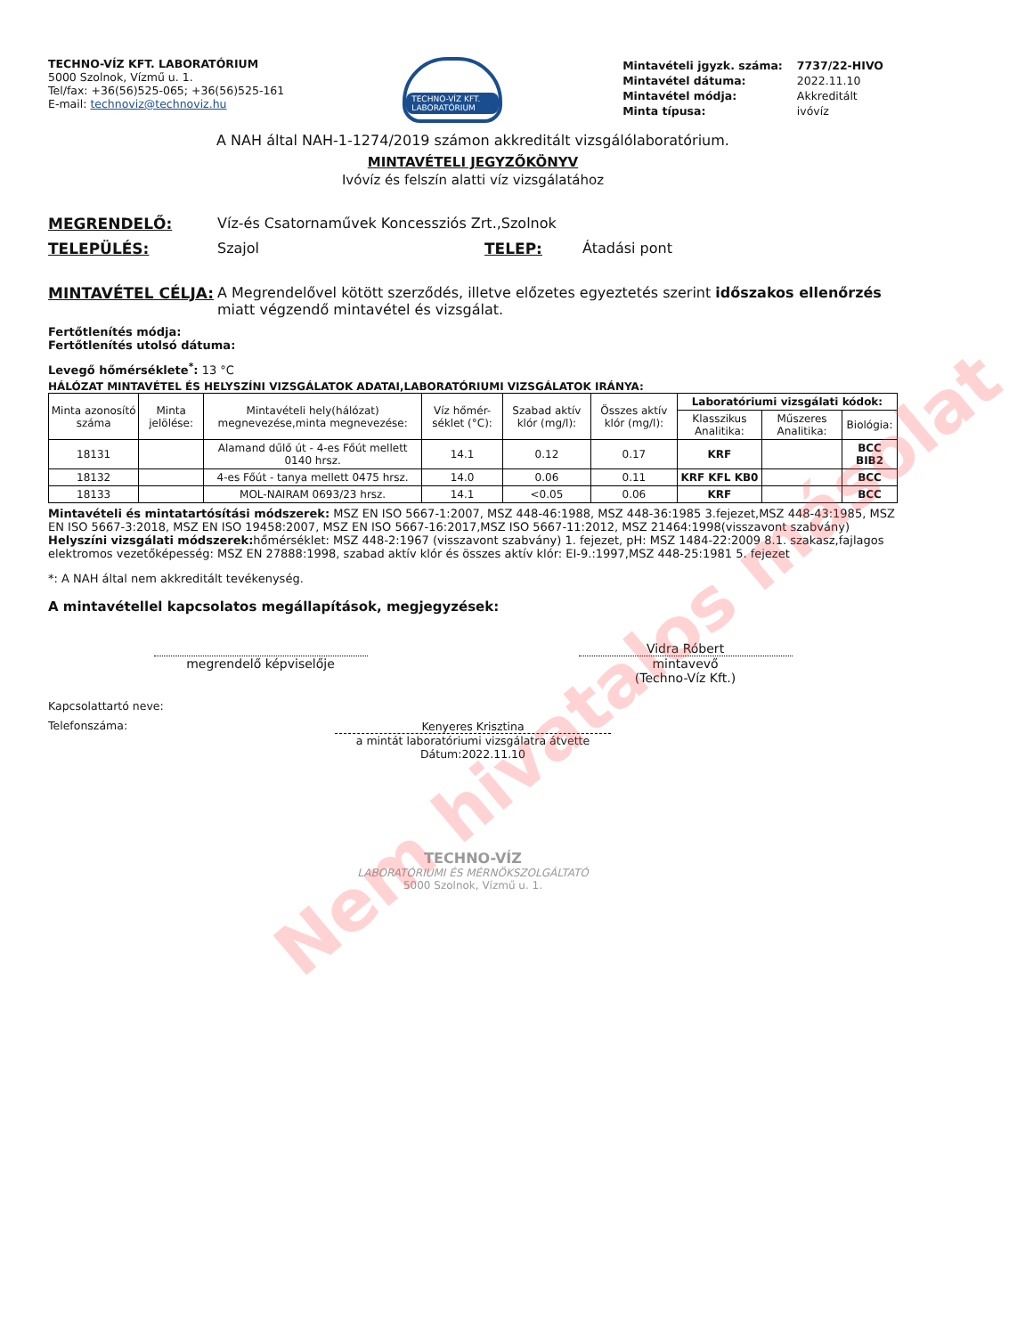TECHNO-VÍZ KFT. LABORATÓRIUM
5000 Szolnok, Vízmű u. 1.
Tel/fax: +36(56)525-065; +36(56)525-161
E-mail: technoviz@technoviz.hu
TECHNO-VÍZ KFT. LABORATÓRIUM
| Mintavételi jgyzk. száma: | 7737/22-HIVO |
| Mintavétel dátuma: | 2022.11.10 |
| Mintavétel módja: | Akkreditált |
| Minta típusa: | ivóvíz |
A NAH által NAH-1-1274/2019 számon akkreditált vizsgálólaboratórium.
MINTAVÉTELI JEGYZŐKÖNYV
Ivóvíz és felszín alatti víz vizsgálatához
MEGRENDELŐ: Víz-és Csatornaművek Koncessziós Zrt.,Szolnok
TELEPÜLÉS: Szajol TELEP: Átadási pont
MINTAVÉTEL CÉLJA: A Megrendelővel kötött szerződés, illetve előzetes egyeztetés szerint időszakos ellenőrzés miatt végzendő mintavétel és vizsgálat.
Fertőtlenítés módja:
Fertőtlenítés utolsó dátuma:
Levegő hőmérséklete<sup>*</sup>: 13 °C
HÁLÓZAT MINTAVÉTEL ÉS HELYSZÍNI VIZSGÁLATOK ADATAI,LABORATÓRIUMI VIZSGÁLATOK IRÁNYA:
| Minta azonosító száma | Minta jelölése: | Mintavételi hely(hálózat) megnevezése,minta megnevezése: | Víz hőmér-séklet (°C): | Szabad aktív klór (mg/l): | Összes aktív klór (mg/l): | Laboratóriumi vizsgálati kódok: | | |
| --- | --- | --- | --- | --- | --- | --- | --- | --- |
| | | | | | | Klasszikus Analitika: | Műszeres Analitika: | Biológia: |
| 18131 | | Alamand dűlő út - 4-es Főút mellett 0140 hrsz. | 14.1 | 0.12 | 0.17 | KRF | | BCC BIB2 |
| 18132 | | 4-es Főút - tanya mellett 0475 hrsz. | 14.0 | 0.06 | 0.11 | KRF KFL KB0 | | BCC |
| 18133 | | MOL-NAIRAM 0693/23 hrsz. | 14.1 | <0.05 | 0.06 | KRF | | BCC |
Mintavételi és mintatartósítási módszerek: MSZ EN ISO 5667-1:2007, MSZ 448-46:1988, MSZ 448-36:1985 3.fejezet,MSZ 448-43:1985, MSZ EN ISO 5667-3:2018, MSZ EN ISO 19458:2007, MSZ EN ISO 5667-16:2017,MSZ ISO 5667-11:2012, MSZ 21464:1998(visszavont szabvány) Helyszíni vizsgálati módszerek: hőmérséklet: MSZ 448-2:1967 (visszavont szabvány) 1. fejezet, pH: MSZ 1484-22:2009 8.1. szakasz,fajlagos elektromos vezetőképesség: MSZ EN 27888:1998, szabad aktív klór és összes aktív klór: EI-9.:1997,MSZ 448-25:1981 5. fejezet
*: A NAH által nem akkreditált tevékenység.
A mintavétellel kapcsolatos megállapítások, megjegyzések:
megrendelő képviselője Vidra Róbert
mintavevő
(Techno-Víz Kft.)
Kapcsolattartó neve:
Telefonszáma:
Kenyeres Krisztina
a mintát laboratóriumi vizsgálatra átvette
Dátum:2022.11.10
TECHNO-VÍZ
LABORATÓRIUMI ÉS MÉRNÖKSZOLGÁLTATÓ
5000 Szolnok, Vízmű u. 1.
Nem hivatalos másolat